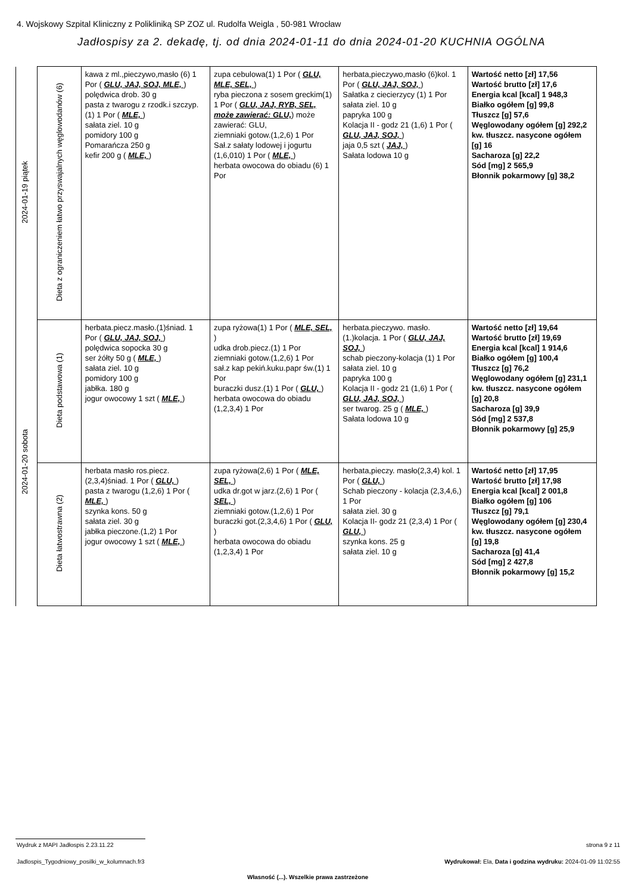4. Wojskowy Szpital Kliniczny z Polikliniką SP ZOZ ul. Rudolfa Weigla , 50-981 Wrocław
Jadłospisy za 2. dekadę, tj. od dnia 2024-01-11 do dnia 2024-01-20 KUCHNIA OGÓLNA
| 2024-01-19 piątek | Dieta z ograniczeniem łatwo przyswajalnych węglowodanów (6) | kawa z ml.,pieczywo,masło (6) 1 Por ( GLU, JAJ, SOJ, MLE, ) polędwica drob. 30 g pasta z twarogu z rzodk.i szczyp.(1) 1 Por ( MLE, ) sałata ziel. 10 g pomidory 100 g Pomarańcza 250 g kefir 200 g ( MLE, ) | zupa cebulowa(1) 1 Por ( GLU, MLE, SEL, ) ryba pieczona z sosem greckim(1) 1 Por ( GLU, JAJ, RYB, SEL, może zawierać: GLU, ) może zawierać: GLU, ziemniaki gotow.(1,2,6) 1 Por Sał.z sałaty lodowej i jogurtu (1,6,010) 1 Por ( MLE, ) herbata owocowa do obiadu (6) 1 Por | herbata,pieczywo,masło (6)kol. 1 Por ( GLU, JAJ, SOJ, ) Sałatka z ciecierzycy (1) 1 Por sałata ziel. 10 g papryka 100 g Kolacja II - godz 21 (1,6) 1 Por ( GLU, JAJ, SOJ, ) jaja 0,5 szt ( JAJ, ) Sałata lodowa 10 g | Wartość netto [zł] 17,56 Wartość brutto [zł] 17,6 Energia kcal [kcal] 1 948,3 Białko ogółem [g] 99,8 Tłuszcz [g] 57,6 Węglowodany ogółem [g] 292,2 kw. tłuszcz. nasycone ogółem [g] 16 Sacharoza [g] 22,2 Sód [mg] 2 565,9 Błonnik pokarmowy [g] 38,2 |
| 2024-01-20 sobota | Dieta podstawowa (1) | herbata.piecz.masło.(1)śniad. 1 Por ( GLU, JAJ, SOJ, ) polędwica sopocka 30 g ser żółty 50 g ( MLE, ) sałata ziel. 10 g pomidory 100 g jabłka. 180 g jogur owocowy 1 szt ( MLE, ) | zupa ryżowa(1) 1 Por ( MLE, SEL, ) udka drob.piecz.(1) 1 Por ziemniaki gotow.(1,2,6) 1 Por sał.z kap pekiń.kuku.papr św.(1) 1 Por buraczki dusz.(1) 1 Por ( GLU, ) herbata owocowa do obiadu (1,2,3,4) 1 Por | herbata.pieczywo. masło.(1.)kolacja. 1 Por ( GLU, JAJ, SOJ, ) schab pieczony-kolacja (1) 1 Por sałata ziel. 10 g papryka 100 g Kolacja II - godz 21 (1,6) 1 Por ( GLU, JAJ, SOJ, ) ser twarog. 25 g ( MLE, ) Sałata lodowa 10 g | Wartość netto [zł] 19,64 Wartość brutto [zł] 19,69 Energia kcal [kcal] 1 914,6 Białko ogółem [g] 100,4 Tłuszcz [g] 76,2 Węglowodany ogółem [g] 231,1 kw. tłuszcz. nasycone ogółem [g] 20,8 Sacharoza [g] 39,9 Sód [mg] 2 537,8 Błonnik pokarmowy [g] 25,9 |
| | Dieta łatwostrawna (2) | herbata masło ros.piecz.(2,3,4)śniad. 1 Por ( GLU, ) pasta z twarogu (1,2,6) 1 Por ( MLE, ) szynka kons. 50 g sałata ziel. 30 g jabłka pieczone.(1,2) 1 Por jogur owocowy 1 szt ( MLE, ) | zupa ryżowa(2,6) 1 Por ( MLE, SEL, ) udka dr.got w jarz.(2,6) 1 Por ( SEL, ) ziemniaki gotow.(1,2,6) 1 Por buraczki got.(2,3,4,6) 1 Por ( GLU, ) herbata owocowa do obiadu (1,2,3,4) 1 Por | herbata,pieczy. masło(2,3,4) kol. 1 Por ( GLU, ) Schab pieczony - kolacja (2,3,4,6,) 1 Por sałata ziel. 30 g Kolacja II- godz 21 (2,3,4) 1 Por ( GLU, ) szynka kons. 25 g sałata ziel. 10 g | Wartość netto [zł] 17,95 Wartość brutto [zł] 17,98 Energia kcal [kcal] 2 001,8 Białko ogółem [g] 106 Tłuszcz [g] 79,1 Węglowodany ogółem [g] 230,4 kw. tłuszcz. nasycone ogółem [g] 19,8 Sacharoza [g] 41,4 Sód [mg] 2 427,8 Błonnik pokarmowy [g] 15,2 |
Wydruk z MAPI Jadłospis 2.23.11.22
strona 9 z 11
Jadlospis_Tygodniowy_posilki_w_kolumnach.fr3
Wydrukował: Ela, Data i godzina wydruku: 2024-01-09 11:02:55
Własność (...). Wszelkie prawa zastrzeżone